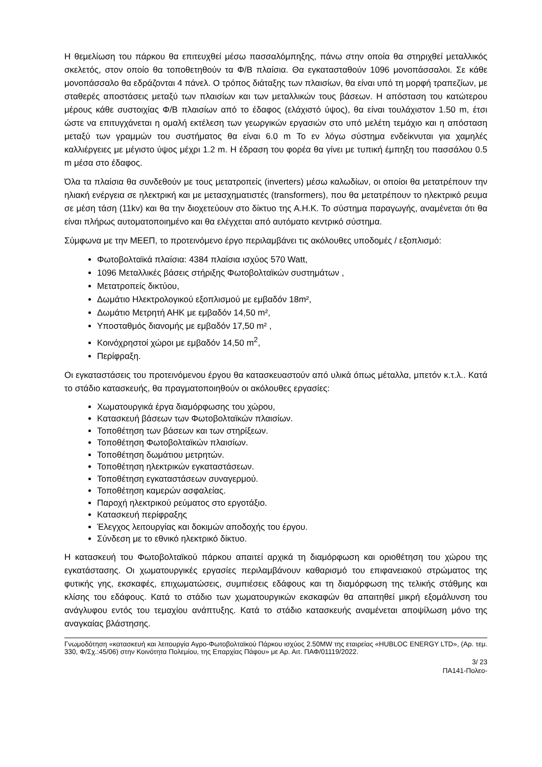Η θεμελίωση του πάρκου θα επιτευχθεί μέσω πασσαλόμπηξης, πάνω στην οποία θα στηριχθεί μεταλλικός σκελετός, στον οποίο θα τοποθετηθούν τα Φ/Β πλαίσια. Θα εγκατασταθούν 1096 μονοπάσσαλοι. Σε κάθε μονοπάσσαλο θα εδράζονται 4 πάνελ. Ο τρόπος διάταξης των πλαισίων, θα είναι υπό τη μορφή τραπεζίων, με σταθερές αποστάσεις μεταξύ των πλαισίων και των μεταλλικών τους βάσεων. Η απόσταση του κατώτερου μέρους κάθε συστοιχίας Φ/Β πλαισίων από το έδαφος (ελάχιστό ύψος), θα είναι τουλάχιστον 1.50 m, έτσι ώστε να επιτυγχάνεται η ομαλή εκτέλεση των γεωργικών εργασιών στο υπό μελέτη τεμάχιο και η απόσταση μεταξύ των γραμμών του συστήματος θα είναι 6.0 m Το εν λόγω σύστημα ενδείκνυται για χαμηλές καλλιέργειες με μέγιστο ύψος μέχρι 1.2 m. Η έδραση του φορέα θα γίνει με τυπική έμπηξη του πασσάλου 0.5 m μέσα στο έδαφος.
Όλα τα πλαίσια θα συνδεθούν με τους μετατροπείς (inverters) μέσω καλωδίων, οι οποίοι θα μετατρέπουν την ηλιακή ενέργεια σε ηλεκτρική και με μετασχηματιστές (transformers), που θα μετατρέπουν το ηλεκτρικό ρευμα σε μέση τάση (11kv) και θα την διοχετεύουν στο δίκτυο της Α.Η.Κ. Το σύστημα παραγωγής, αναμένεται ότι θα είναι πλήρως αυτοματοποιημένο και θα ελέγχεται από αυτόματο κεντρικό σύστημα.
Σύμφωνα με την ΜΕΕΠ, το προτεινόμενο έργο περιλαμβάνει τις ακόλουθες υποδομές / εξοπλισμό:
Φωτοβολταϊκά πλαίσια: 4384 πλαίσια ισχύος 570 Watt,
1096 Μεταλλικές βάσεις στήριξης Φωτοβολταϊκών συστημάτων ,
Μετατροπείς δικτύου,
Δωμάτιο Ηλεκτρολογικού εξοπλισμού με εμβαδόν 18m²,
Δωμάτιο Μετρητή ΑΗΚ με εμβαδόν 14,50 m²,
Υποσταθμός διανομής με εμβαδόν 17,50 m² ,
Κοινόχρηστοί χώροι με εμβαδόν 14,50 m<sup>2</sup>,
Περίφραξη.
Οι εγκαταστάσεις του προτεινόμενου έργου θα κατασκευαστούν από υλικά όπως μέταλλα, μπετόν κ.τ.λ.. Κατά το στάδιο κατασκευής, θα πραγματοποιηθούν οι ακόλουθες εργασίες:
Χωματουργικά έργα διαμόρφωσης του χώρου,
Κατασκευή βάσεων των Φωτοβολταϊκών πλαισίων.
Τοποθέτηση των βάσεων και των στηρίξεων.
Τοποθέτηση Φωτοβολταϊκών πλαισίων.
Τοποθέτηση δωμάτιου μετρητών.
Τοποθέτηση ηλεκτρικών εγκαταστάσεων.
Τοποθέτηση εγκαταστάσεων συναγερμού.
Τοποθέτηση καμερών ασφαλείας.
Παροχή ηλεκτρικού ρεύματος στο εργοτάξιο.
Κατασκευή περίφραξης
Έλεγχος λειτουργίας και δοκιμών αποδοχής του έργου.
Σύνδεση με το εθνικό ηλεκτρικό δίκτυο.
Η κατασκευή του Φωτοβολταϊκού πάρκου απαιτεί αρχικά τη διαμόρφωση και οριοθέτηση του χώρου της εγκατάστασης. Οι χωματουργικές εργασίες περιλαμβάνουν καθαρισμό του επιφανειακού στρώματος της φυτικής γης, εκσκαφές, επιχωματώσεις, συμπιέσεις εδάφους και τη διαμόρφωση της τελικής στάθμης και κλίσης του εδάφους. Κατά το στάδιο των χωματουργικών εκσκαφών θα απαιτηθεί μικρή εξομάλυνση του ανάγλυφου εντός του τεμαχίου ανάπτυξης. Κατά το στάδιο κατασκευής αναμένεται αποψίλωση μόνο της αναγκαίας βλάστησης.
Γνωμοδότηση «κατασκευή και λειτουργία Αγρο-Φωτοβολταϊκού Πάρκου ισχύος 2.50MW της εταιρείας «HUBLOC ENERGY LTD», (Αρ. τεμ. 330, Φ/Σχ.:45/06) στην Κοινότητα Πολεμίου, της Επαρχίας Πάφου» με Αρ. Αιτ. ΠΑΦ/01119/2022.
3/ 23
ΠΑ141-Πολεο-